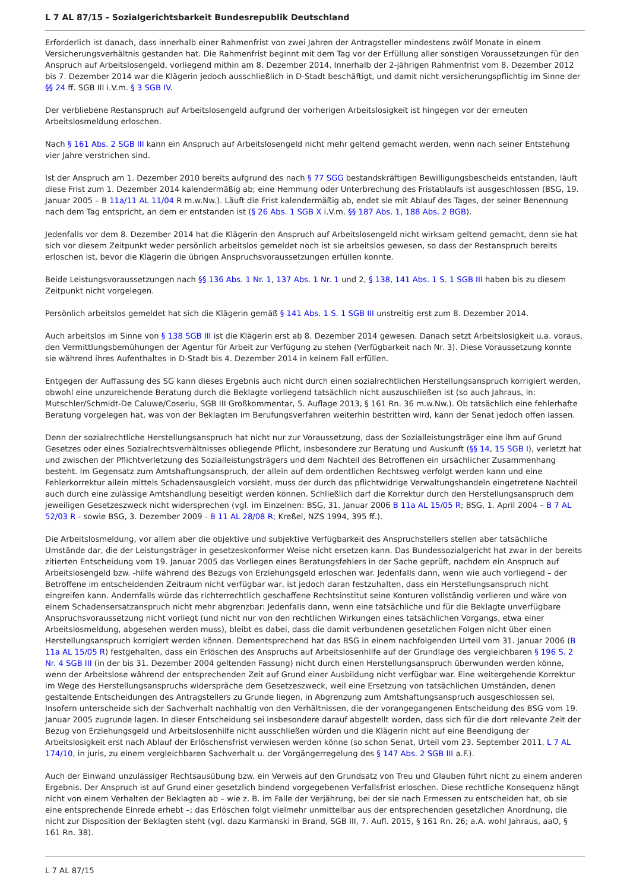L 7 AL 87/15 - Sozialgerichtsbarkeit Bundesrepublik Deutschland
Erforderlich ist danach, dass innerhalb einer Rahmenfrist von zwei Jahren der Antragsteller mindestens zwölf Monate in einem Versicherungsverhältnis gestanden hat. Die Rahmenfrist beginnt mit dem Tag vor der Erfüllung aller sonstigen Voraussetzungen für den Anspruch auf Arbeitslosengeld, vorliegend mithin am 8. Dezember 2014. Innerhalb der 2-jährigen Rahmenfrist vom 8. Dezember 2012 bis 7. Dezember 2014 war die Klägerin jedoch ausschließlich in D-Stadt beschäftigt, und damit nicht versicherungspflichtig im Sinne der §§ 24 ff. SGB III i.V.m. § 3 SGB IV.
Der verbliebene Restanspruch auf Arbeitslosengeld aufgrund der vorherigen Arbeitslosigkeit ist hingegen vor der erneuten Arbeitslosmeldung erloschen.
Nach § 161 Abs. 2 SGB III kann ein Anspruch auf Arbeitslosengeld nicht mehr geltend gemacht werden, wenn nach seiner Entstehung vier Jahre verstrichen sind.
Ist der Anspruch am 1. Dezember 2010 bereits aufgrund des nach § 77 SGG bestandskräftigen Bewilligungsbescheids entstanden, läuft diese Frist zum 1. Dezember 2014 kalendermäßig ab; eine Hemmung oder Unterbrechung des Fristablaufs ist ausgeschlossen (BSG, 19. Januar 2005 – B 11a/11 AL 11/04 R m.w.Nw.). Läuft die Frist kalendermäßig ab, endet sie mit Ablauf des Tages, der seiner Benennung nach dem Tag entspricht, an dem er entstanden ist (§ 26 Abs. 1 SGB X i.V.m. §§ 187 Abs. 1, 188 Abs. 2 BGB).
Jedenfalls vor dem 8. Dezember 2014 hat die Klägerin den Anspruch auf Arbeitslosengeld nicht wirksam geltend gemacht, denn sie hat sich vor diesem Zeitpunkt weder persönlich arbeitslos gemeldet noch ist sie arbeitslos gewesen, so dass der Restanspruch bereits erloschen ist, bevor die Klägerin die übrigen Anspruchsvoraussetzungen erfüllen konnte.
Beide Leistungsvoraussetzungen nach §§ 136 Abs. 1 Nr. 1, 137 Abs. 1 Nr. 1 und 2, § 138, 141 Abs. 1 S. 1 SGB III haben bis zu diesem Zeitpunkt nicht vorgelegen.
Persönlich arbeitslos gemeldet hat sich die Klägerin gemäß § 141 Abs. 1 S. 1 SGB III unstreitig erst zum 8. Dezember 2014.
Auch arbeitslos im Sinne von § 138 SGB III ist die Klägerin erst ab 8. Dezember 2014 gewesen. Danach setzt Arbeitslosigkeit u.a. voraus, den Vermittlungsbemühungen der Agentur für Arbeit zur Verfügung zu stehen (Verfügbarkeit nach Nr. 3). Diese Voraussetzung konnte sie während ihres Aufenthaltes in D-Stadt bis 4. Dezember 2014 in keinem Fall erfüllen.
Entgegen der Auffassung des SG kann dieses Ergebnis auch nicht durch einen sozialrechtlichen Herstellungsanspruch korrigiert werden, obwohl eine unzureichende Beratung durch die Beklagte vorliegend tatsächlich nicht auszuschließen ist (so auch Jahraus, in: Mutschler/Schmidt-De Caluwe/Coseriu, SGB III Großkommentar, 5. Auflage 2013, § 161 Rn. 36 m.w.Nw.). Ob tatsächlich eine fehlerhafte Beratung vorgelegen hat, was von der Beklagten im Berufungsverfahren weiterhin bestritten wird, kann der Senat jedoch offen lassen.
Denn der sozialrechtliche Herstellungsanspruch hat nicht nur zur Voraussetzung, dass der Sozialleistungsträger eine ihm auf Grund Gesetzes oder eines Sozialrechtsverhältnisses obliegende Pflicht, insbesondere zur Beratung und Auskunft (§§ 14, 15 SGB I), verletzt hat und zwischen der Pflichtverletzung des Sozialleistungsträgers und dem Nachteil des Betroffenen ein ursächlicher Zusammenhang besteht. Im Gegensatz zum Amtshaftungsanspruch, der allein auf dem ordentlichen Rechtsweg verfolgt werden kann und eine Fehlerkorrektur allein mittels Schadensausgleich vorsieht, muss der durch das pflichtwidrige Verwaltungshandeln eingetretene Nachteil auch durch eine zulässige Amtshandlung beseitigt werden können. Schließlich darf die Korrektur durch den Herstellungsanspruch dem jeweiligen Gesetzeszweck nicht widersprechen (vgl. im Einzelnen: BSG, 31. Januar 2006 B 11a AL 15/05 R; BSG, 1. April 2004 – B 7 AL 52/03 R - sowie BSG, 3. Dezember 2009 - B 11 AL 28/08 R; Kreßel, NZS 1994, 395 ff.).
Die Arbeitslosmeldung, vor allem aber die objektive und subjektive Verfügbarkeit des Anspruchstellers stellen aber tatsächliche Umstände dar, die der Leistungsträger in gesetzeskonformer Weise nicht ersetzen kann. Das Bundessozialgericht hat zwar in der bereits zitierten Entscheidung vom 19. Januar 2005 das Vorliegen eines Beratungsfehlers in der Sache geprüft, nachdem ein Anspruch auf Arbeitslosengeld bzw. -hilfe während des Bezugs von Erziehungsgeld erloschen war. Jedenfalls dann, wenn wie auch vorliegend – der Betroffene im entscheidenden Zeitraum nicht verfügbar war, ist jedoch daran festzuhalten, dass ein Herstellungsanspruch nicht eingreifen kann. Andernfalls würde das richterrechtlich geschaffene Rechtsinstitut seine Konturen vollständig verlieren und wäre von einem Schadensersatzanspruch nicht mehr abgrenzbar: Jedenfalls dann, wenn eine tatsächliche und für die Beklagte unverfügbare Anspruchsvoraussetzung nicht vorliegt (und nicht nur von den rechtlichen Wirkungen eines tatsächlichen Vorgangs, etwa einer Arbeitslosmeldung, abgesehen werden muss), bleibt es dabei, dass die damit verbundenen gesetzlichen Folgen nicht über einen Herstellungsanspruch korrigiert werden können. Dementsprechend hat das BSG in einem nachfolgenden Urteil vom 31. Januar 2006 (B 11a AL 15/05 R) festgehalten, dass ein Erlöschen des Anspruchs auf Arbeitslosenhilfe auf der Grundlage des vergleichbaren § 196 S. 2 Nr. 4 SGB III (in der bis 31. Dezember 2004 geltenden Fassung) nicht durch einen Herstellungsanspruch überwunden werden könne, wenn der Arbeitslose während der entsprechenden Zeit auf Grund einer Ausbildung nicht verfügbar war. Eine weitergehende Korrektur im Wege des Herstellungsanspruchs widerspräche dem Gesetzeszweck, weil eine Ersetzung von tatsächlichen Umständen, denen gestaltende Entscheidungen des Antragstellers zu Grunde liegen, in Abgrenzung zum Amtshaftungsanspruch ausgeschlossen sei. Insofern unterscheide sich der Sachverhalt nachhaltig von den Verhältnissen, die der vorangegangenen Entscheidung des BSG vom 19. Januar 2005 zugrunde lagen. In dieser Entscheidung sei insbesondere darauf abgestellt worden, dass sich für die dort relevante Zeit der Bezug von Erziehungsgeld und Arbeitslosenhilfe nicht ausschließen würden und die Klägerin nicht auf eine Beendigung der Arbeitslosigkeit erst nach Ablauf der Erlöschensfrist verwiesen werden könne (so schon Senat, Urteil vom 23. September 2011, L 7 AL 174/10, in juris, zu einem vergleichbaren Sachverhalt u. der Vorgängerregelung des § 147 Abs. 2 SGB III a.F.).
Auch der Einwand unzulässiger Rechtsausübung bzw. ein Verweis auf den Grundsatz von Treu und Glauben führt nicht zu einem anderen Ergebnis. Der Anspruch ist auf Grund einer gesetzlich bindend vorgegebenen Verfallsfrist erloschen. Diese rechtliche Konsequenz hängt nicht von einem Verhalten der Beklagten ab – wie z. B. im Falle der Verjährung, bei der sie nach Ermessen zu entscheiden hat, ob sie eine entsprechende Einrede erhebt –; das Erlöschen folgt vielmehr unmittelbar aus der entsprechenden gesetzlichen Anordnung, die nicht zur Disposition der Beklagten steht (vgl. dazu Karmanski in Brand, SGB III, 7. Aufl. 2015, § 161 Rn. 26; a.A. wohl Jahraus, aaO, § 161 Rn. 38).
L 7 AL 87/15